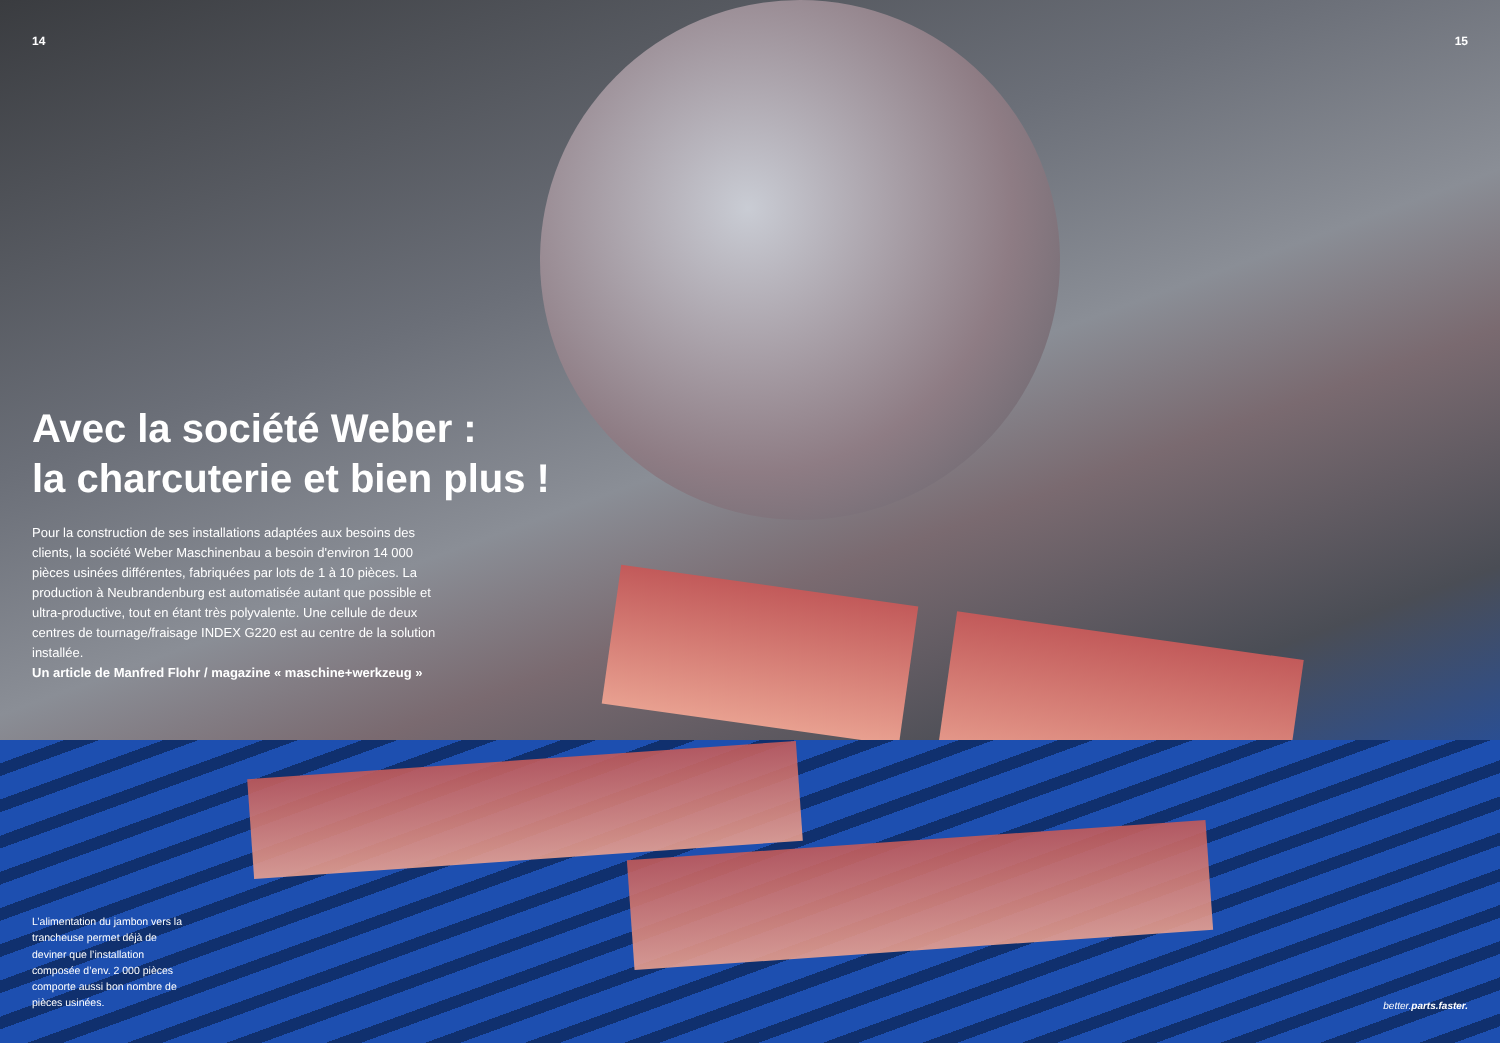14 15
Avec la société Weber :
la charcuterie et bien plus !
Pour la construction de ses installations adaptées aux besoins des clients, la société Weber Maschinenbau a besoin d'environ 14 000 pièces usinées différentes, fabriquées par lots de 1 à 10 pièces. La production à Neubrandenburg est automatisée autant que possible et ultra-productive, tout en étant très polyvalente. Une cellule de deux centres de tournage/fraisage INDEX G220 est au centre de la solution installée.
Un article de Manfred Flohr / magazine « maschine+werkzeug »
L’alimentation du jambon vers la trancheuse permet déjà de deviner que l’installation composée d’env. 2 000 pièces comporte aussi bon nombre de pièces usinées.
better.parts.faster.